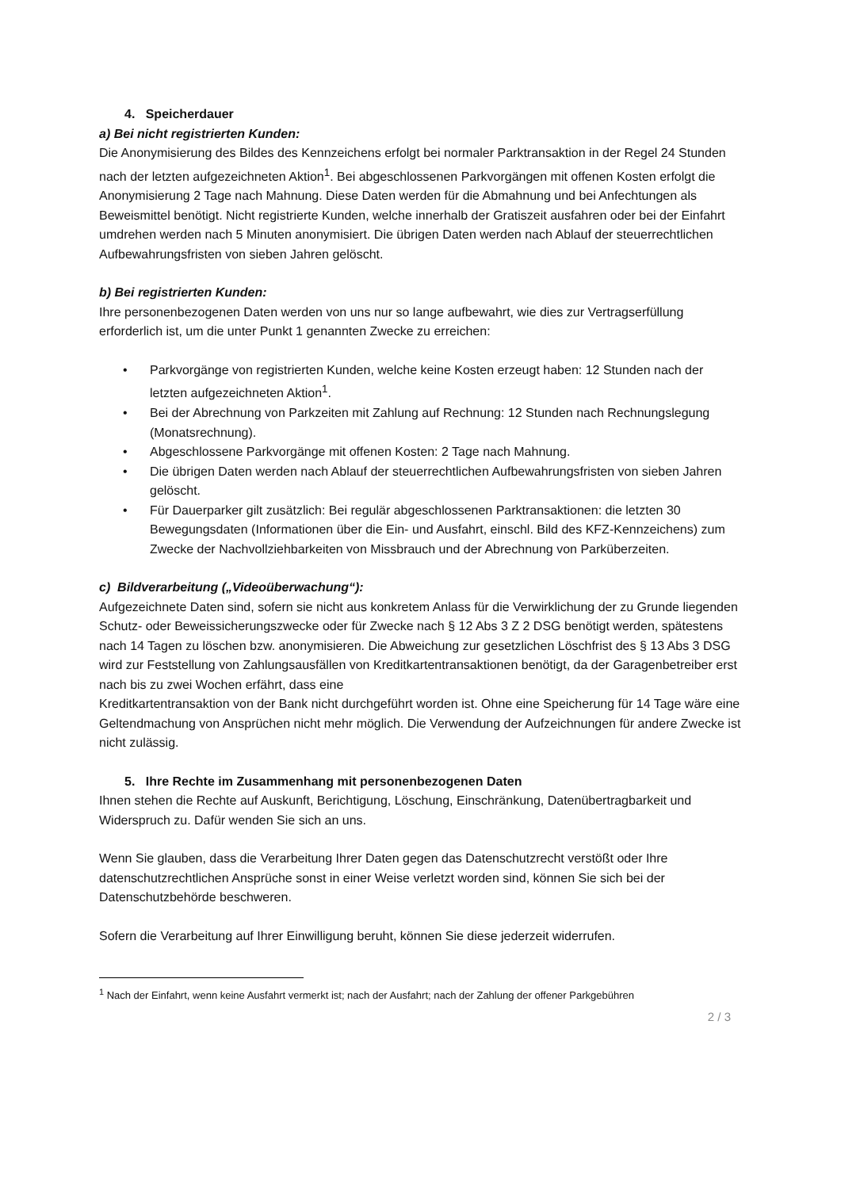4. Speicherdauer
a) Bei nicht registrierten Kunden:
Die Anonymisierung des Bildes des Kennzeichens erfolgt bei normaler Parktransaktion in der Regel 24 Stunden nach der letzten aufgezeichneten Aktion<sup>1</sup>. Bei abgeschlossenen Parkvorgängen mit offenen Kosten erfolgt die Anonymisierung 2 Tage nach Mahnung. Diese Daten werden für die Abmahnung und bei Anfechtungen als Beweismittel benötigt. Nicht registrierte Kunden, welche innerhalb der Gratiszeit ausfahren oder bei der Einfahrt umdrehen werden nach 5 Minuten anonymisiert. Die übrigen Daten werden nach Ablauf der steuerrechtlichen Aufbewahrungsfristen von sieben Jahren gelöscht.
b) Bei registrierten Kunden:
Ihre personenbezogenen Daten werden von uns nur so lange aufbewahrt, wie dies zur Vertragserfüllung erforderlich ist, um die unter Punkt 1 genannten Zwecke zu erreichen:
• Parkvorgänge von registrierten Kunden, welche keine Kosten erzeugt haben: 12 Stunden nach der letzten aufgezeichneten Aktion<sup>1</sup>.
• Bei der Abrechnung von Parkzeiten mit Zahlung auf Rechnung: 12 Stunden nach Rechnungslegung (Monatsrechnung).
• Abgeschlossene Parkvorgänge mit offenen Kosten: 2 Tage nach Mahnung.
• Die übrigen Daten werden nach Ablauf der steuerrechtlichen Aufbewahrungsfristen von sieben Jahren gelöscht.
• Für Dauerparker gilt zusätzlich: Bei regulär abgeschlossenen Parktransaktionen: die letzten 30 Bewegungsdaten (Informationen über die Ein- und Ausfahrt, einschl. Bild des KFZ-Kennzeichens) zum Zwecke der Nachvollziehbarkeiten von Missbrauch und der Abrechnung von Parküberzeiten.
c) Bildverarbeitung („Videoüberwachung“):
Aufgezeichnete Daten sind, sofern sie nicht aus konkretem Anlass für die Verwirklichung der zu Grunde liegenden Schutz- oder Beweissicherungszwecke oder für Zwecke nach § 12 Abs 3 Z 2 DSG benötigt werden, spätestens nach 14 Tagen zu löschen bzw. anonymisieren. Die Abweichung zur gesetzlichen Löschfrist des § 13 Abs 3 DSG wird zur Feststellung von Zahlungsausfällen von Kreditkartentransaktionen benötigt, da der Garagenbetreiber erst nach bis zu zwei Wochen erfährt, dass eine
Kreditkartentransaktion von der Bank nicht durchgeführt worden ist. Ohne eine Speicherung für 14 Tage wäre eine Geltendmachung von Ansprüchen nicht mehr möglich. Die Verwendung der Aufzeichnungen für andere Zwecke ist nicht zulässig.
5. Ihre Rechte im Zusammenhang mit personenbezogenen Daten
Ihnen stehen die Rechte auf Auskunft, Berichtigung, Löschung, Einschränkung, Datenübertragbarkeit und Widerspruch zu. Dafür wenden Sie sich an uns.
Wenn Sie glauben, dass die Verarbeitung Ihrer Daten gegen das Datenschutzrecht verstößt oder Ihre datenschutzrechtlichen Ansprüche sonst in einer Weise verletzt worden sind, können Sie sich bei der Datenschutzbehörde beschweren.
Sofern die Verarbeitung auf Ihrer Einwilligung beruht, können Sie diese jederzeit widerrufen.
<sup>1</sup> Nach der Einfahrt, wenn keine Ausfahrt vermerkt ist; nach der Ausfahrt; nach der Zahlung der offener Parkgebühren
2 / 3